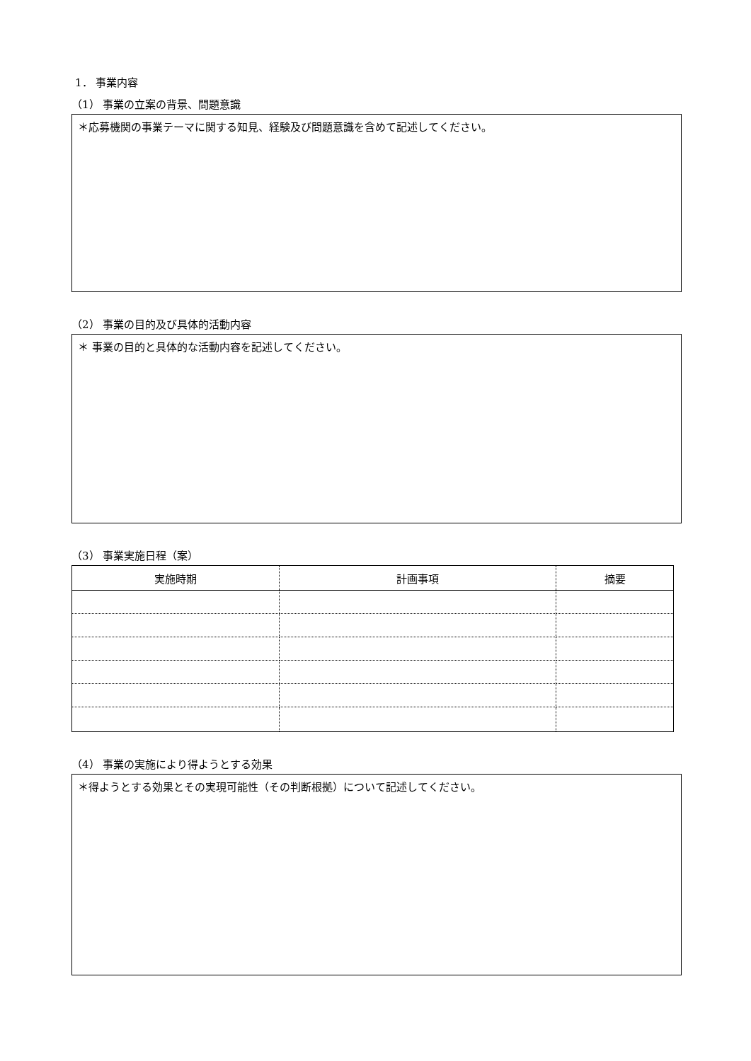1． 事業内容
（1） 事業の立案の背景、問題意識
＊応募機関の事業テーマに関する知見、経験及び問題意識を含めて記述してください。
（2） 事業の目的及び具体的活動内容
＊ 事業の目的と具体的な活動内容を記述してください。
（3） 事業実施日程（案）
| 実施時期 | 計画事項 | 摘要 |
| --- | --- | --- |
（4） 事業の実施により得ようとする効果
＊得ようとする効果とその実現可能性（その判断根拠）について記述してください。